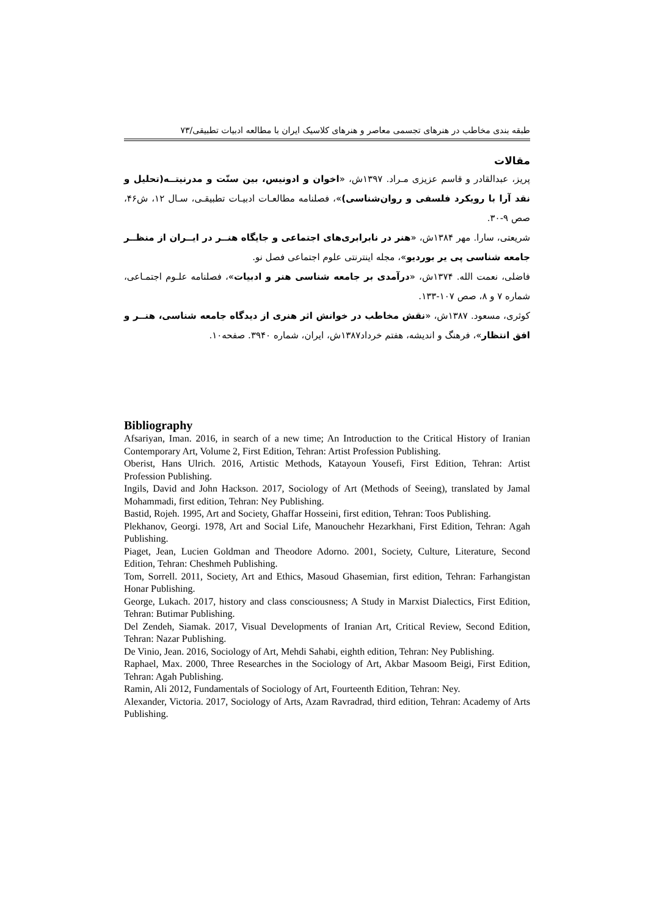طبقه بندی مخاطب در هنرهای تجسمی معاصر و هنرهای کلاسیک ایران با مطالعه ادبیات تطبیقی/۷۳
مقالات
پریز، عبدالقادر و قاسم عزیزی مـراد. ۱۳۹۷ش، «اخوان و ادونیس، بین سنّت و مدرنیتــه(تحلیل و نقد آرا با رویکرد فلسفی و روان‌شناسی)»، فصلنامه مطالعـات ادبیـات تطبیقـی، سـال ۱۲، ش۴۶، صص ۹-۳۰.
شریعتی، سارا. مهر ۱۳۸۴ش، «هنر در نابرابری‌های اجتماعی و جایگاه هنــر در ایــران از منظــر جامعه شناسی پی یر بوردیو»، مجله اینترنتی علوم اجتماعی فصل نو.
فاضلی، نعمت الله. ۱۳۷۴ش، «درآمدی بر جامعه شناسی هنر و ادبیات»، فصلنامه علـوم اجتمـاعی، شماره ۷ و ۸، صص ۱۰۷-۱۳۳.
کوثری، مسعود. ۱۳۸۷ش، «نقش مخاطب در خوانش اثر هنری از دیدگاه جامعه شناسی، هنــر و افق انتظار»، فرهنگ و اندیشه، هفتم خرداد۱۳۸۷ش، ایران، شماره ۳۹۴۰. صفحه۱۰.
Bibliography
Afsariyan, Iman. 2016, in search of a new time; An Introduction to the Critical History of Iranian Contemporary Art, Volume 2, First Edition, Tehran: Artist Profession Publishing.
Oberist, Hans Ulrich. 2016, Artistic Methods, Katayoun Yousefi, First Edition, Tehran: Artist Profession Publishing.
Ingils, David and John Hackson. 2017, Sociology of Art (Methods of Seeing), translated by Jamal Mohammadi, first edition, Tehran: Ney Publishing.
Bastid, Rojeh. 1995, Art and Society, Ghaffar Hosseini, first edition, Tehran: Toos Publishing.
Plekhanov, Georgi. 1978, Art and Social Life, Manouchehr Hezarkhani, First Edition, Tehran: Agah Publishing.
Piaget, Jean, Lucien Goldman and Theodore Adorno. 2001, Society, Culture, Literature, Second Edition, Tehran: Cheshmeh Publishing.
Tom, Sorrell. 2011, Society, Art and Ethics, Masoud Ghasemian, first edition, Tehran: Farhangistan Honar Publishing.
George, Lukach. 2017, history and class consciousness; A Study in Marxist Dialectics, First Edition, Tehran: Butimar Publishing.
Del Zendeh, Siamak. 2017, Visual Developments of Iranian Art, Critical Review, Second Edition, Tehran: Nazar Publishing.
De Vinio, Jean. 2016, Sociology of Art, Mehdi Sahabi, eighth edition, Tehran: Ney Publishing.
Raphael, Max. 2000, Three Researches in the Sociology of Art, Akbar Masoom Beigi, First Edition, Tehran: Agah Publishing.
Ramin, Ali 2012, Fundamentals of Sociology of Art, Fourteenth Edition, Tehran: Ney.
Alexander, Victoria. 2017, Sociology of Arts, Azam Ravradrad, third edition, Tehran: Academy of Arts Publishing.